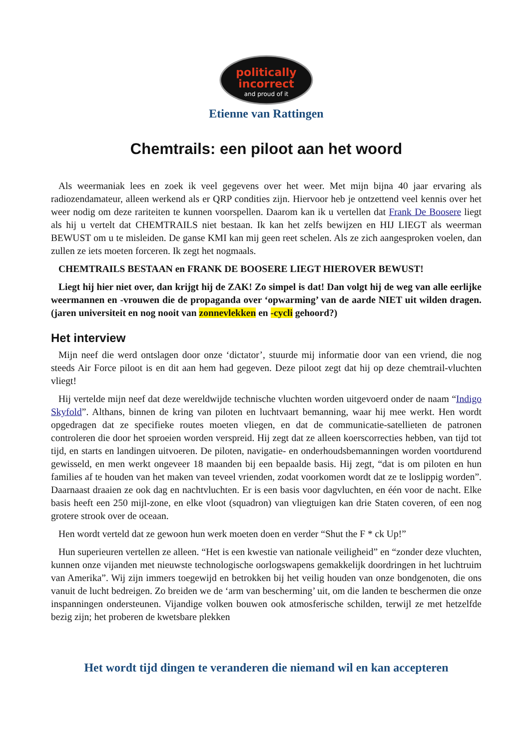politically
incorrect
and proud of it
Etienne van Rattingen
Chemtrails: een piloot aan het woord
Als weermaniak lees en zoek ik veel gegevens over het weer. Met mijn bijna 40 jaar ervaring als radiozendamateur, alleen werkend als er QRP condities zijn. Hiervoor heb je ontzettend veel kennis over het weer nodig om deze rariteiten te kunnen voorspellen. Daarom kan ik u vertellen dat Frank De Boosere liegt als hij u vertelt dat CHEMTRAILS niet bestaan. Ik kan het zelfs bewijzen en HIJ LIEGT als weerman BEWUST om u te misleiden. De ganse KMI kan mij geen reet schelen. Als ze zich aangesproken voelen, dan zullen ze iets moeten forceren. Ik zegt het nogmaals.
CHEMTRAILS BESTAAN en FRANK DE BOOSERE LIEGT HIEROVER BEWUST!
Liegt hij hier niet over, dan krijgt hij de ZAK! Zo simpel is dat! Dan volgt hij de weg van alle eerlijke weermannen en -vrouwen die de propaganda over ‘opwarming’ van de aarde NIET uit wilden dragen. (jaren universiteit en nog nooit van zonnevlekken en -cycli gehoord?)
Het interview
Mijn neef die werd ontslagen door onze ‘dictator’, stuurde mij informatie door van een vriend, die nog steeds Air Force piloot is en dit aan hem had gegeven. Deze piloot zegt dat hij op deze chemtrail-vluchten vliegt!
Hij vertelde mijn neef dat deze wereldwijde technische vluchten worden uitgevoerd onder de naam “Indigo Skyfold”. Althans, binnen de kring van piloten en luchtvaart bemanning, waar hij mee werkt. Hen wordt opgedragen dat ze specifieke routes moeten vliegen, en dat de communicatie-satellieten de patronen controleren die door het sproeien worden verspreid. Hij zegt dat ze alleen koerscorrecties hebben, van tijd tot tijd, en starts en landingen uitvoeren. De piloten, navigatie- en onderhoudsbemanningen worden voortdurend gewisseld, en men werkt ongeveer 18 maanden bij een bepaalde basis. Hij zegt, “dat is om piloten en hun families af te houden van het maken van teveel vrienden, zodat voorkomen wordt dat ze te loslippig worden”. Daarnaast draaien ze ook dag en nachtvluchten. Er is een basis voor dagvluchten, en één voor de nacht. Elke basis heeft een 250 mijl-zone, en elke vloot (squadron) van vliegtuigen kan drie Staten coveren, of een nog grotere strook over de oceaan.
Hen wordt verteld dat ze gewoon hun werk moeten doen en verder “Shut the F * ck Up!”
Hun superieuren vertellen ze alleen. “Het is een kwestie van nationale veiligheid” en “zonder deze vluchten, kunnen onze vijanden met nieuwste technologische oorlogswapens gemakkelijk doordringen in het luchtruim van Amerika”. Wij zijn immers toegewijd en betrokken bij het veilig houden van onze bondgenoten, die ons vanuit de lucht bedreigen. Zo breiden we de ‘arm van bescherming’ uit, om die landen te beschermen die onze inspanningen ondersteunen. Vijandige volken bouwen ook atmosferische schilden, terwijl ze met hetzelfde bezig zijn; het proberen de kwetsbare plekken
Het wordt tijd dingen te veranderen die niemand wil en kan accepteren